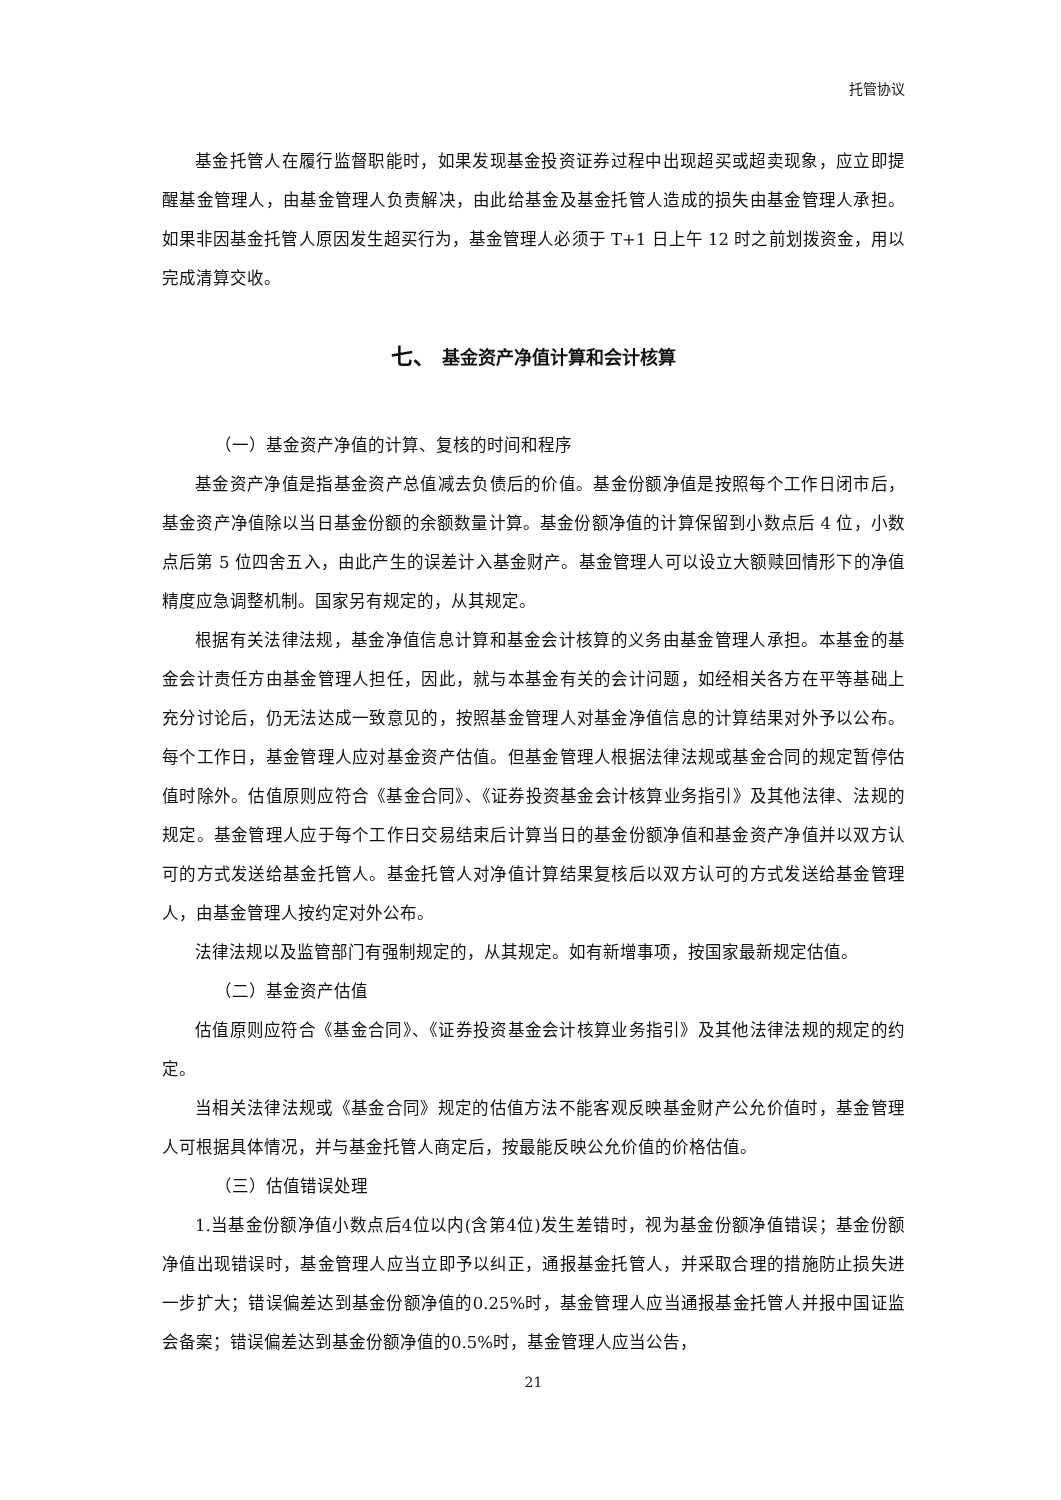托管协议
基金托管人在履行监督职能时，如果发现基金投资证券过程中出现超买或超卖现象，应立即提醒基金管理人，由基金管理人负责解决，由此给基金及基金托管人造成的损失由基金管理人承担。如果非因基金托管人原因发生超买行为，基金管理人必须于 T+1 日上午 12 时之前划拨资金，用以完成清算交收。
七、 基金资产净值计算和会计核算
（一）基金资产净值的计算、复核的时间和程序
基金资产净值是指基金资产总值减去负债后的价值。基金份额净值是按照每个工作日闭市后，基金资产净值除以当日基金份额的余额数量计算。基金份额净值的计算保留到小数点后 4 位，小数点后第 5 位四舍五入，由此产生的误差计入基金财产。基金管理人可以设立大额赎回情形下的净值精度应急调整机制。国家另有规定的，从其规定。
根据有关法律法规，基金净值信息计算和基金会计核算的义务由基金管理人承担。本基金的基金会计责任方由基金管理人担任，因此，就与本基金有关的会计问题，如经相关各方在平等基础上充分讨论后，仍无法达成一致意见的，按照基金管理人对基金净值信息的计算结果对外予以公布。每个工作日，基金管理人应对基金资产估值。但基金管理人根据法律法规或基金合同的规定暂停估值时除外。估值原则应符合《基金合同》、《证券投资基金会计核算业务指引》及其他法律、法规的规定。基金管理人应于每个工作日交易结束后计算当日的基金份额净值和基金资产净值并以双方认可的方式发送给基金托管人。基金托管人对净值计算结果复核后以双方认可的方式发送给基金管理人，由基金管理人按约定对外公布。
法律法规以及监管部门有强制规定的，从其规定。如有新增事项，按国家最新规定估值。
（二）基金资产估值
估值原则应符合《基金合同》、《证券投资基金会计核算业务指引》及其他法律法规的规定的约定。
当相关法律法规或《基金合同》规定的估值方法不能客观反映基金财产公允价值时，基金管理人可根据具体情况，并与基金托管人商定后，按最能反映公允价值的价格估值。
（三）估值错误处理
1.当基金份额净值小数点后4位以内(含第4位)发生差错时，视为基金份额净值错误；基金份额净值出现错误时，基金管理人应当立即予以纠正，通报基金托管人，并采取合理的措施防止损失进一步扩大；错误偏差达到基金份额净值的0.25%时，基金管理人应当通报基金托管人并报中国证监会备案；错误偏差达到基金份额净值的0.5%时，基金管理人应当公告，
21